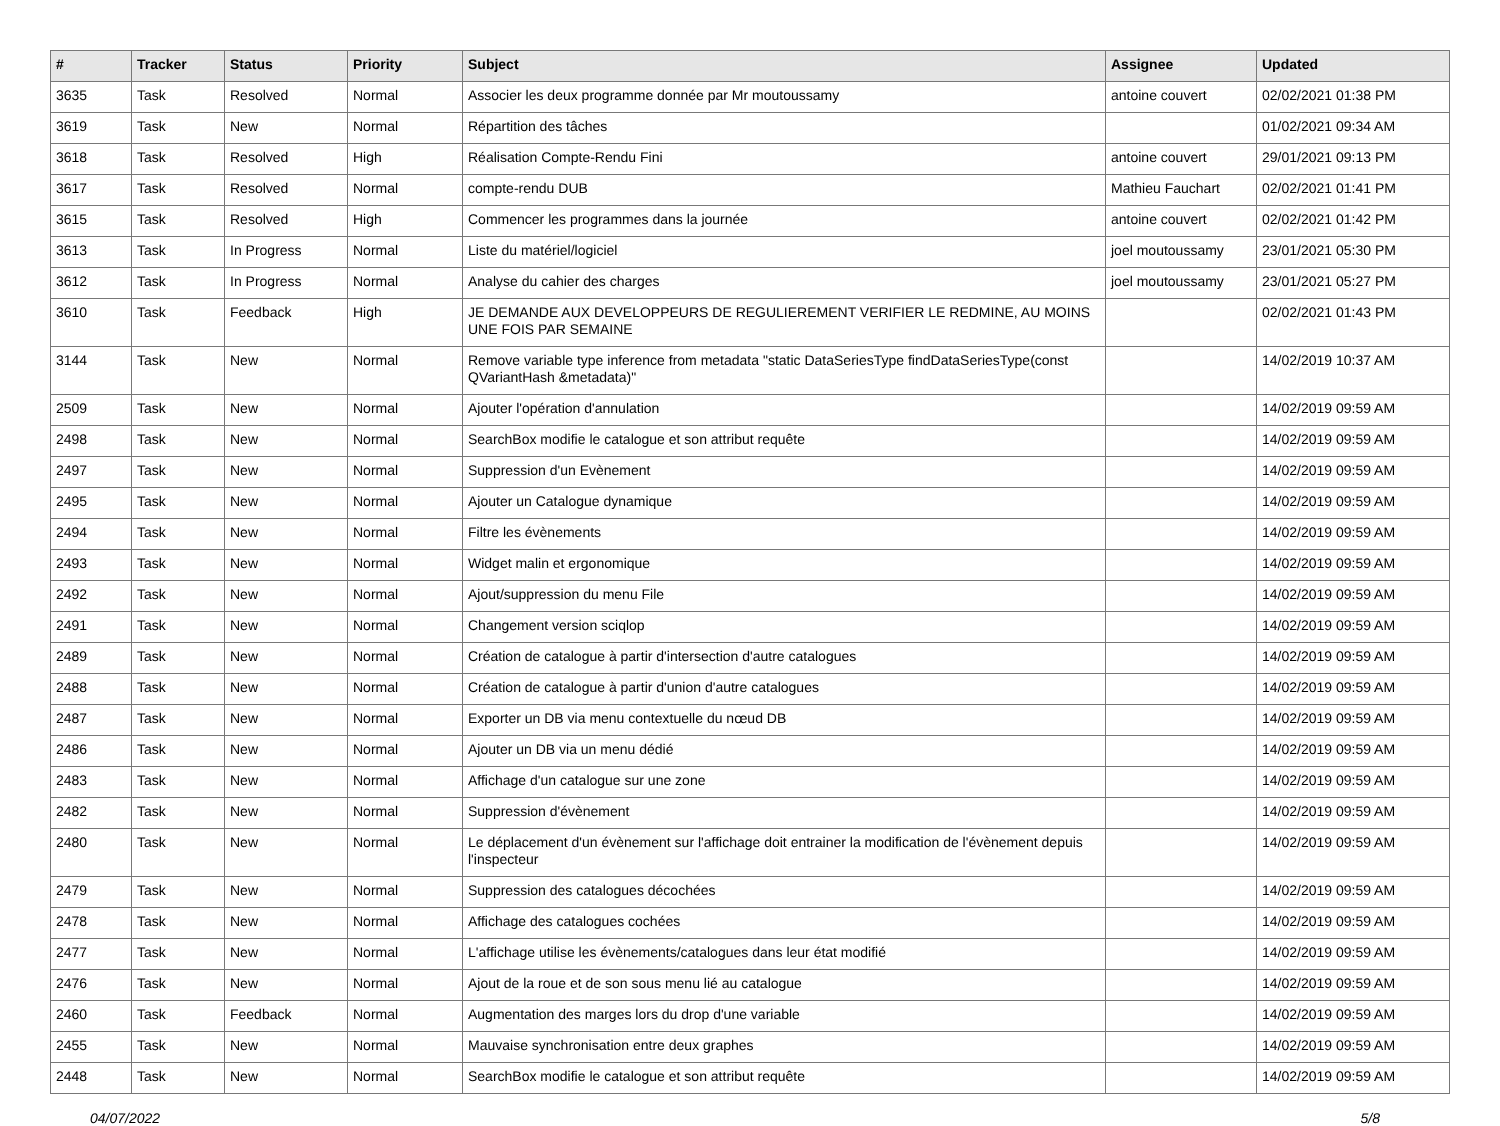| # | Tracker | Status | Priority | Subject | Assignee | Updated |
| --- | --- | --- | --- | --- | --- | --- |
| 3635 | Task | Resolved | Normal | Associer les deux programme donnée par Mr moutoussamy | antoine couvert | 02/02/2021 01:38 PM |
| 3619 | Task | New | Normal | Répartition des tâches | | 01/02/2021 09:34 AM |
| 3618 | Task | Resolved | High | Réalisation Compte-Rendu Fini | antoine couvert | 29/01/2021 09:13 PM |
| 3617 | Task | Resolved | Normal | compte-rendu DUB | Mathieu Fauchart | 02/02/2021 01:41 PM |
| 3615 | Task | Resolved | High | Commencer les programmes dans la journée | antoine couvert | 02/02/2021 01:42 PM |
| 3613 | Task | In Progress | Normal | Liste du matériel/logiciel | joel moutoussamy | 23/01/2021 05:30 PM |
| 3612 | Task | In Progress | Normal | Analyse du cahier des charges | joel moutoussamy | 23/01/2021 05:27 PM |
| 3610 | Task | Feedback | High | JE DEMANDE AUX DEVELOPPEURS DE REGULIEREMENT VERIFIER LE REDMINE, AU MOINS UNE FOIS PAR SEMAINE | | 02/02/2021 01:43 PM |
| 3144 | Task | New | Normal | Remove variable type inference from metadata "static DataSeriesType findDataSeriesType(const QVariantHash &metadata)" | | 14/02/2019 10:37 AM |
| 2509 | Task | New | Normal | Ajouter l'opération d'annulation | | 14/02/2019 09:59 AM |
| 2498 | Task | New | Normal | SearchBox modifie le catalogue et son attribut requête | | 14/02/2019 09:59 AM |
| 2497 | Task | New | Normal | Suppression d'un Evènement | | 14/02/2019 09:59 AM |
| 2495 | Task | New | Normal | Ajouter un Catalogue dynamique | | 14/02/2019 09:59 AM |
| 2494 | Task | New | Normal | Filtre les évènements | | 14/02/2019 09:59 AM |
| 2493 | Task | New | Normal | Widget malin et ergonomique | | 14/02/2019 09:59 AM |
| 2492 | Task | New | Normal | Ajout/suppression du menu File | | 14/02/2019 09:59 AM |
| 2491 | Task | New | Normal | Changement version sciqlop | | 14/02/2019 09:59 AM |
| 2489 | Task | New | Normal | Création de catalogue à partir d'intersection d'autre catalogues | | 14/02/2019 09:59 AM |
| 2488 | Task | New | Normal | Création de catalogue à partir d'union d'autre catalogues | | 14/02/2019 09:59 AM |
| 2487 | Task | New | Normal | Exporter un DB via menu contextuelle du nœud DB | | 14/02/2019 09:59 AM |
| 2486 | Task | New | Normal | Ajouter un DB via un menu dédié | | 14/02/2019 09:59 AM |
| 2483 | Task | New | Normal | Affichage d'un catalogue sur une zone | | 14/02/2019 09:59 AM |
| 2482 | Task | New | Normal | Suppression d'évènement | | 14/02/2019 09:59 AM |
| 2480 | Task | New | Normal | Le déplacement d'un évènement sur l'affichage doit entrainer la modification de l'évènement depuis l'inspecteur | | 14/02/2019 09:59 AM |
| 2479 | Task | New | Normal | Suppression des catalogues décochées | | 14/02/2019 09:59 AM |
| 2478 | Task | New | Normal | Affichage des catalogues cochées | | 14/02/2019 09:59 AM |
| 2477 | Task | New | Normal | L'affichage utilise les évènements/catalogues dans leur état modifié | | 14/02/2019 09:59 AM |
| 2476 | Task | New | Normal | Ajout de la roue et de son sous menu lié au catalogue | | 14/02/2019 09:59 AM |
| 2460 | Task | Feedback | Normal | Augmentation des marges lors du drop d'une variable | | 14/02/2019 09:59 AM |
| 2455 | Task | New | Normal | Mauvaise synchronisation entre deux graphes | | 14/02/2019 09:59 AM |
| 2448 | Task | New | Normal | SearchBox modifie le catalogue et son attribut requête | | 14/02/2019 09:59 AM |
04/07/2022 5/8